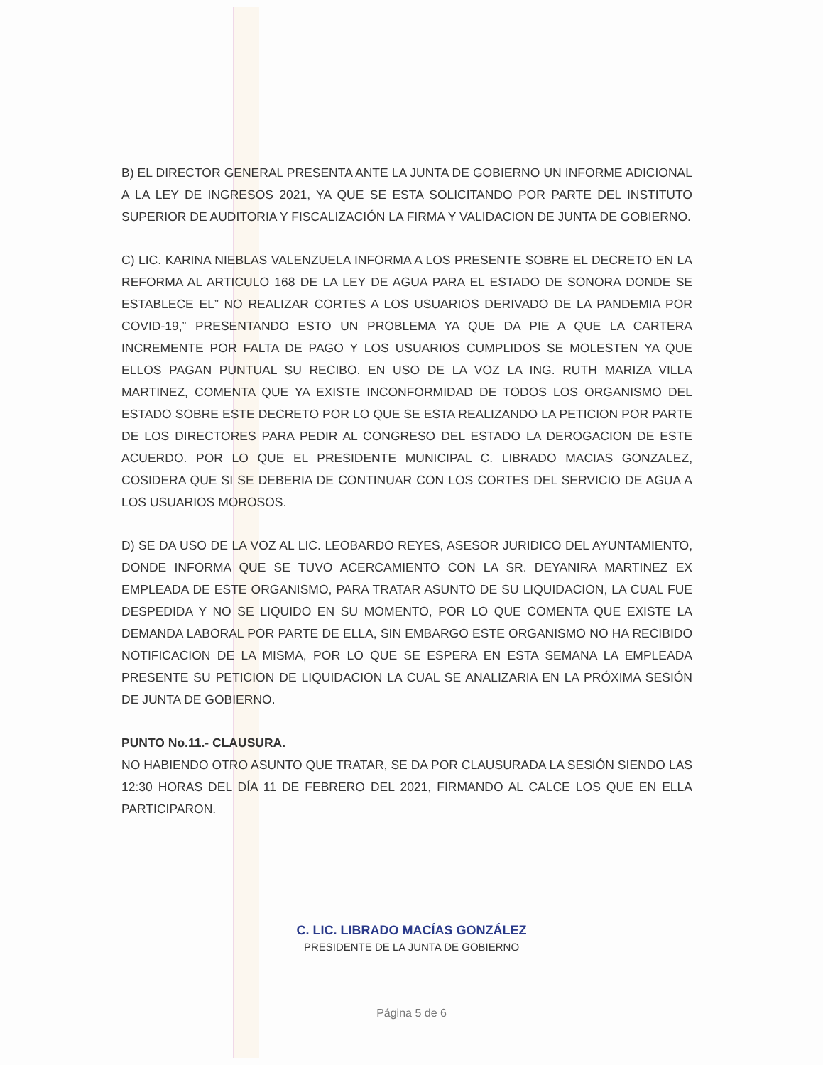B) EL DIRECTOR GENERAL PRESENTA ANTE LA JUNTA DE GOBIERNO UN INFORME ADICIONAL A LA LEY DE INGRESOS 2021, YA QUE SE ESTA SOLICITANDO POR PARTE DEL INSTITUTO SUPERIOR DE AUDITORIA Y FISCALIZACIÓN LA FIRMA Y VALIDACION DE JUNTA DE GOBIERNO.
C) LIC. KARINA NIEBLAS VALENZUELA INFORMA A LOS PRESENTE SOBRE EL DECRETO EN LA REFORMA AL ARTICULO 168 DE LA LEY DE AGUA PARA EL ESTADO DE SONORA DONDE SE ESTABLECE EL” NO REALIZAR CORTES A LOS USUARIOS DERIVADO DE LA PANDEMIA POR COVID-19,” PRESENTANDO ESTO UN PROBLEMA YA QUE DA PIE A QUE LA CARTERA INCREMENTE POR FALTA DE PAGO Y LOS USUARIOS CUMPLIDOS SE MOLESTEN YA QUE ELLOS PAGAN PUNTUAL SU RECIBO. EN USO DE LA VOZ LA ING. RUTH MARIZA VILLA MARTINEZ, COMENTA QUE YA EXISTE INCONFORMIDAD DE TODOS LOS ORGANISMO DEL ESTADO SOBRE ESTE DECRETO POR LO QUE SE ESTA REALIZANDO LA PETICION POR PARTE DE LOS DIRECTORES PARA PEDIR AL CONGRESO DEL ESTADO LA DEROGACION DE ESTE ACUERDO. POR LO QUE EL PRESIDENTE MUNICIPAL C. LIBRADO MACIAS GONZALEZ, COSIDERA QUE SI SE DEBERIA DE CONTINUAR CON LOS CORTES DEL SERVICIO DE AGUA A LOS USUARIOS MOROSOS.
D) SE DA USO DE LA VOZ AL LIC. LEOBARDO REYES, ASESOR JURIDICO DEL AYUNTAMIENTO, DONDE INFORMA QUE SE TUVO ACERCAMIENTO CON LA SR. DEYANIRA MARTINEZ EX EMPLEADA DE ESTE ORGANISMO, PARA TRATAR ASUNTO DE SU LIQUIDACION, LA CUAL FUE DESPEDIDA Y NO SE LIQUIDO EN SU MOMENTO, POR LO QUE COMENTA QUE EXISTE LA DEMANDA LABORAL POR PARTE DE ELLA, SIN EMBARGO ESTE ORGANISMO NO HA RECIBIDO NOTIFICACION DE LA MISMA, POR LO QUE SE ESPERA EN ESTA SEMANA LA EMPLEADA PRESENTE SU PETICION DE LIQUIDACION LA CUAL SE ANALIZARIA EN LA PRÓXIMA SESIÓN DE JUNTA DE GOBIERNO.
PUNTO No.11.- CLAUSURA.
NO HABIENDO OTRO ASUNTO QUE TRATAR, SE DA POR CLAUSURADA LA SESIÓN SIENDO LAS 12:30 HORAS DEL DÍA 11 DE FEBRERO DEL 2021, FIRMANDO AL CALCE LOS QUE EN ELLA PARTICIPARON.
C. LIC. LIBRADO MACÍAS GONZÁLEZ
PRESIDENTE DE LA JUNTA DE GOBIERNO
Página 5 de 6